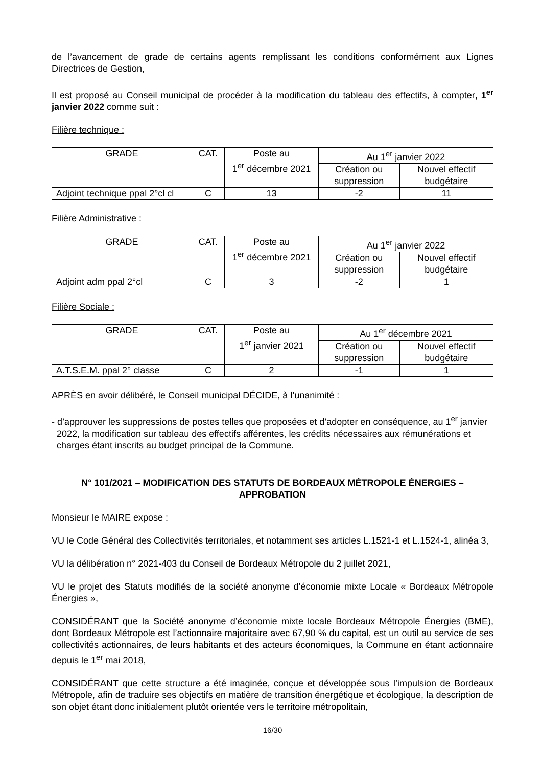de l’avancement de grade de certains agents remplissant les conditions conformément aux Lignes Directrices de Gestion,
Il est proposé au Conseil municipal de procéder à la modification du tableau des effectifs, à compter, 1<sup>er</sup> janvier 2022 comme suit :
Filière technique :
| GRADE | CAT. | Poste au 1<sup>er</sup> décembre 2021 | Au 1<sup>er</sup> janvier 2022 | |
| --- | --- | --- | --- | --- |
| | | | Création ou suppression | Nouvel effectif budgétaire |
| Adjoint technique ppal 2°cl cl | C | 13 | -2 | 11 |
Filière Administrative :
| GRADE | CAT. | Poste au 1<sup>er</sup> décembre 2021 | Au 1<sup>er</sup> janvier 2022 | |
| --- | --- | --- | --- | --- |
| | | | Création ou suppression | Nouvel effectif budgétaire |
| Adjoint adm ppal 2°cl | C | 3 | -2 | 1 |
Filière Sociale :
| GRADE | CAT. | Poste au 1<sup>er</sup> janvier 2021 | Au 1<sup>er</sup> décembre 2021 | |
| --- | --- | --- | --- | --- |
| | | | Création ou suppression | Nouvel effectif budgétaire |
| A.T.S.E.M. ppal 2° classe | C | 2 | -1 | 1 |
APRÈS en avoir délibéré, le Conseil municipal DÉCIDE, à l’unanimité :
- d’approuver les suppressions de postes telles que proposées et d’adopter en conséquence, au 1<sup>er</sup> janvier 2022, la modification sur tableau des effectifs afférentes, les crédits nécessaires aux rémunérations et charges étant inscrits au budget principal de la Commune.
N° 101/2021 – MODIFICATION DES STATUTS DE BORDEAUX MÉTROPOLE ÉNERGIES – APPROBATION
Monsieur le MAIRE expose :
VU le Code Général des Collectivités territoriales, et notamment ses articles L.1521-1 et L.1524-1, alinéa 3,
VU la délibération n° 2021-403 du Conseil de Bordeaux Métropole du 2 juillet 2021,
VU le projet des Statuts modifiés de la société anonyme d’économie mixte Locale « Bordeaux Métropole Énergies »,
CONSIDÉRANT que la Société anonyme d’économie mixte locale Bordeaux Métropole Énergies (BME), dont Bordeaux Métropole est l’actionnaire majoritaire avec 67,90 % du capital, est un outil au service de ses collectivités actionnaires, de leurs habitants et des acteurs économiques, la Commune en étant actionnaire depuis le 1<sup>er</sup> mai 2018,
CONSIDÉRANT que cette structure a été imaginée, conçue et développée sous l’impulsion de Bordeaux Métropole, afin de traduire ses objectifs en matière de transition énergétique et écologique, la description de son objet étant donc initialement plutôt orientée vers le territoire métropolitain,
16/30